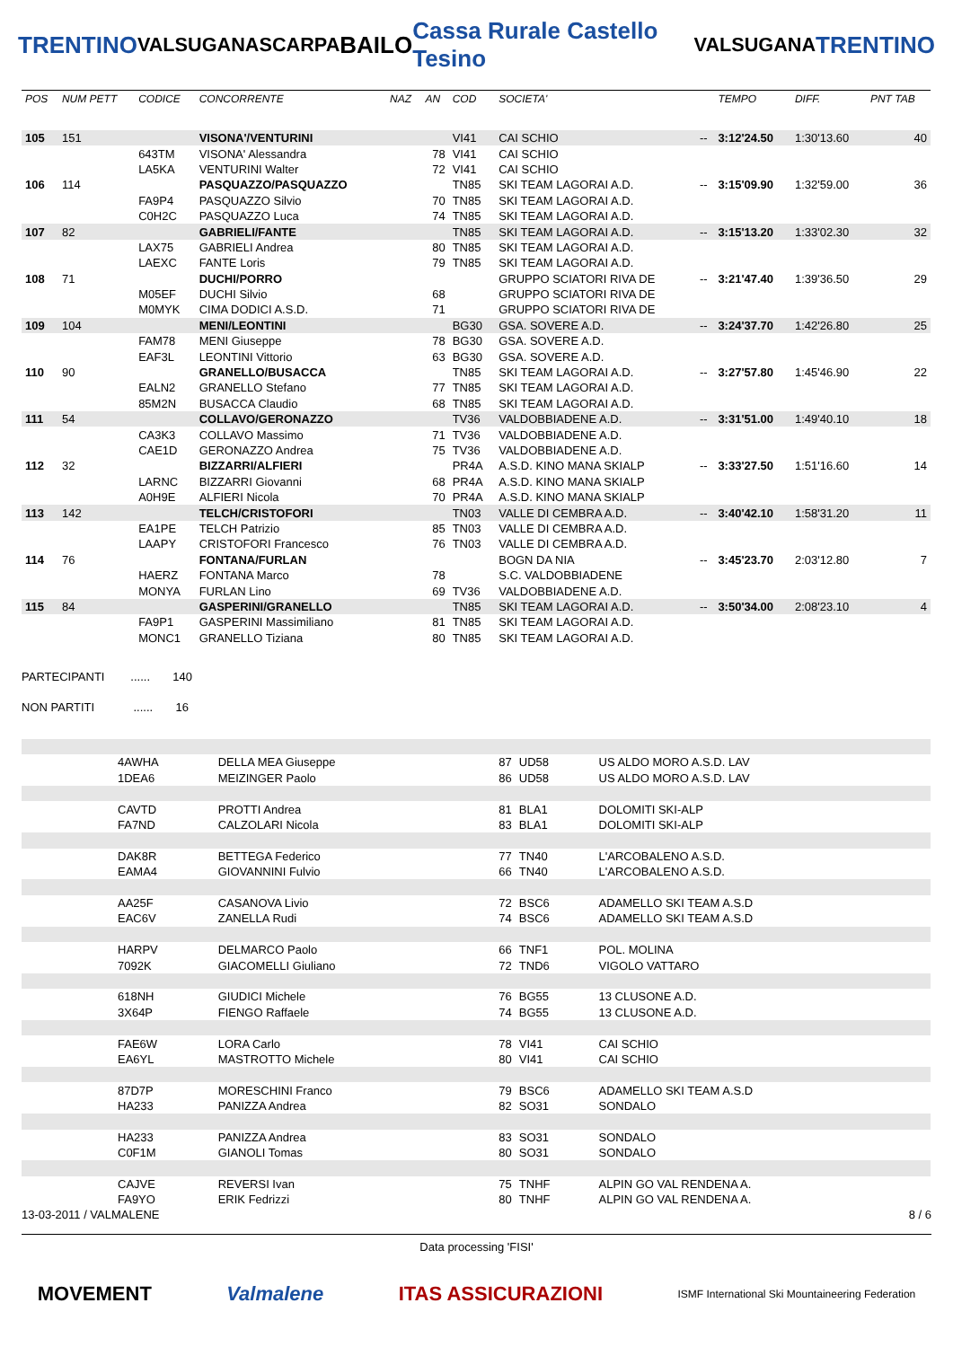TRENTINO VALSUGANA SCARPA BAILO Cassa Rurale Castello Tesino VALSUGANA TRENTINO
| POS | NUM PETT | CODICE | CONCORRENTE | NAZ | AN | COD | SOCIETA' | | TEMPO | DIFF. | PNT TAB |
| --- | --- | --- | --- | --- | --- | --- | --- | --- | --- | --- | --- |
| 105 | 151 | | VISONA'/VENTURINI | | | VI41 | CAI SCHIO | -- | 3:12'24.50 | 1:30'13.60 | 40 |
| | | 643TM | VISONA' Alessandra | | 78 | VI41 | CAI SCHIO | | | | |
| | | LA5KA | VENTURINI Walter | | 72 | VI41 | CAI SCHIO | | | | |
| 106 | 114 | | PASQUAZZO/PASQUAZZO | | | TN85 | SKI TEAM LAGORAI A.D. | -- | 3:15'09.90 | 1:32'59.00 | 36 |
| | | FA9P4 | PASQUAZZO Silvio | | 70 | TN85 | SKI TEAM LAGORAI A.D. | | | | |
| | | C0H2C | PASQUAZZO Luca | | 74 | TN85 | SKI TEAM LAGORAI A.D. | | | | |
| 107 | 82 | | GABRIELI/FANTE | | | TN85 | SKI TEAM LAGORAI A.D. | -- | 3:15'13.20 | 1:33'02.30 | 32 |
| | | LAX75 | GABRIELI Andrea | | 80 | TN85 | SKI TEAM LAGORAI A.D. | | | | |
| | | LAEXC | FANTE Loris | | 79 | TN85 | SKI TEAM LAGORAI A.D. | | | | |
| 108 | 71 | | DUCHI/PORRO | | | | GRUPPO SCIATORI RIVA DE | -- | 3:21'47.40 | 1:39'36.50 | 29 |
| | | M05EF | DUCHI Silvio | | 68 | | GRUPPO SCIATORI RIVA DE | | | | |
| | | M0MYK | CIMA DODICI A.S.D. | | 71 | | GRUPPO SCIATORI RIVA DE | | | | |
| 109 | 104 | | MENI/LEONTINI | | | BG30 | GSA. SOVERE A.D. | -- | 3:24'37.70 | 1:42'26.80 | 25 |
| | | FAM78 | MENI Giuseppe | | 78 | BG30 | GSA. SOVERE A.D. | | | | |
| | | EAF3L | LEONTINI Vittorio | | 63 | BG30 | GSA. SOVERE A.D. | | | | |
| 110 | 90 | | GRANELLO/BUSACCA | | | TN85 | SKI TEAM LAGORAI A.D. | -- | 3:27'57.80 | 1:45'46.90 | 22 |
| | | EALN2 | GRANELLO Stefano | | 77 | TN85 | SKI TEAM LAGORAI A.D. | | | | |
| | | 85M2N | BUSACCA Claudio | | 68 | TN85 | SKI TEAM LAGORAI A.D. | | | | |
| 111 | 54 | | COLLAVO/GERONAZZO | | | TV36 | VALDOBBIADENE A.D. | -- | 3:31'51.00 | 1:49'40.10 | 18 |
| | | CA3K3 | COLLAVO Massimo | | 71 | TV36 | VALDOBBIADENE A.D. | | | | |
| | | CAE1D | GERONAZZO Andrea | | 75 | TV36 | VALDOBBIADENE A.D. | | | | |
| 112 | 32 | | BIZZARRI/ALFIERI | | | PR4A | A.S.D. KINO MANA SKIALP | -- | 3:33'27.50 | 1:51'16.60 | 14 |
| | | LARNC | BIZZARRI Giovanni | | 68 | PR4A | A.S.D. KINO MANA SKIALP | | | | |
| | | A0H9E | ALFIERI Nicola | | 70 | PR4A | A.S.D. KINO MANA SKIALP | | | | |
| 113 | 142 | | TELCH/CRISTOFORI | | | TN03 | VALLE DI CEMBRA A.D. | -- | 3:40'42.10 | 1:58'31.20 | 11 |
| | | EA1PE | TELCH Patrizio | | 85 | TN03 | VALLE DI CEMBRA A.D. | | | | |
| | | LAAPY | CRISTOFORI Francesco | | 76 | TN03 | VALLE DI CEMBRA A.D. | | | | |
| 114 | 76 | | FONTANA/FURLAN | | | | BOGN DA NIA | -- | 3:45'23.70 | 2:03'12.80 | 7 |
| | | HAERZ | FONTANA Marco | | 78 | | S.C. VALDOBBIADENE | | | | |
| | | MONYA | FURLAN Lino | | 69 | TV36 | VALDOBBIADENE A.D. | | | | |
| 115 | 84 | | GASPERINI/GRANELLO | | | TN85 | SKI TEAM LAGORAI A.D. | -- | 3:50'34.00 | 2:08'23.10 | 4 |
| | | FA9P1 | GASPERINI Massimiliano | | 81 | TN85 | SKI TEAM LAGORAI A.D. | | | | |
| | | MONC1 | GRANELLO Tiziana | | 80 | TN85 | SKI TEAM LAGORAI A.D. | | | | |
PARTECIPANTI ...... 140
NON PARTITI ...... 16
| | 4AWHA | DELLA MEA Giuseppe | 87 | UD58 | US ALDO MORO A.S.D. LAV |
| | 1DEA6 | MEIZINGER Paolo | 86 | UD58 | US ALDO MORO A.S.D. LAV |
| | CAVTD | PROTTI Andrea | 81 | BLA1 | DOLOMITI SKI-ALP |
| | FA7ND | CALZOLARI Nicola | 83 | BLA1 | DOLOMITI SKI-ALP |
| | DAK8R | BETTEGA Federico | 77 | TN40 | L'ARCOBALENO A.S.D. |
| | EAMA4 | GIOVANNINI Fulvio | 66 | TN40 | L'ARCOBALENO A.S.D. |
| | AA25F | CASANOVA Livio | 72 | BSC6 | ADAMELLO SKI TEAM A.S.D |
| | EAC6V | ZANELLA Rudi | 74 | BSC6 | ADAMELLO SKI TEAM A.S.D |
| | HARPV | DELMARCO Paolo | 66 | TNF1 | POL. MOLINA |
| | 7092K | GIACOMELLI Giuliano | 72 | TND6 | VIGOLO VATTARO |
| | 618NH | GIUDICI Michele | 76 | BG55 | 13 CLUSONE A.D. |
| | 3X64P | FIENGO Raffaele | 74 | BG55 | 13 CLUSONE A.D. |
| | FAE6W | LORA Carlo | 78 | VI41 | CAI SCHIO |
| | EA6YL | MASTROTTO Michele | 80 | VI41 | CAI SCHIO |
| | 87D7P | MORESCHINI Franco | 79 | BSC6 | ADAMELLO SKI TEAM A.S.D |
| | HA233 | PANIZZA Andrea | 82 | SO31 | SONDALO |
| | HA233 | PANIZZA Andrea | 83 | SO31 | SONDALO |
| | C0F1M | GIANOLI Tomas | 80 | SO31 | SONDALO |
| | CAJVE | REVERSI Ivan | 75 | TNHF | ALPIN GO VAL RENDENA A. |
| | FA9YO | ERIK Fedrizzi | 80 | TNHF | ALPIN GO VAL RENDENA A. |
13-03-2011 / VALMALENE 8 / 6
Data processing 'FISI'
MOVEMENT Valmalene ITAS ASSICURAZIONI ISMF International Ski Mountaineering Federation